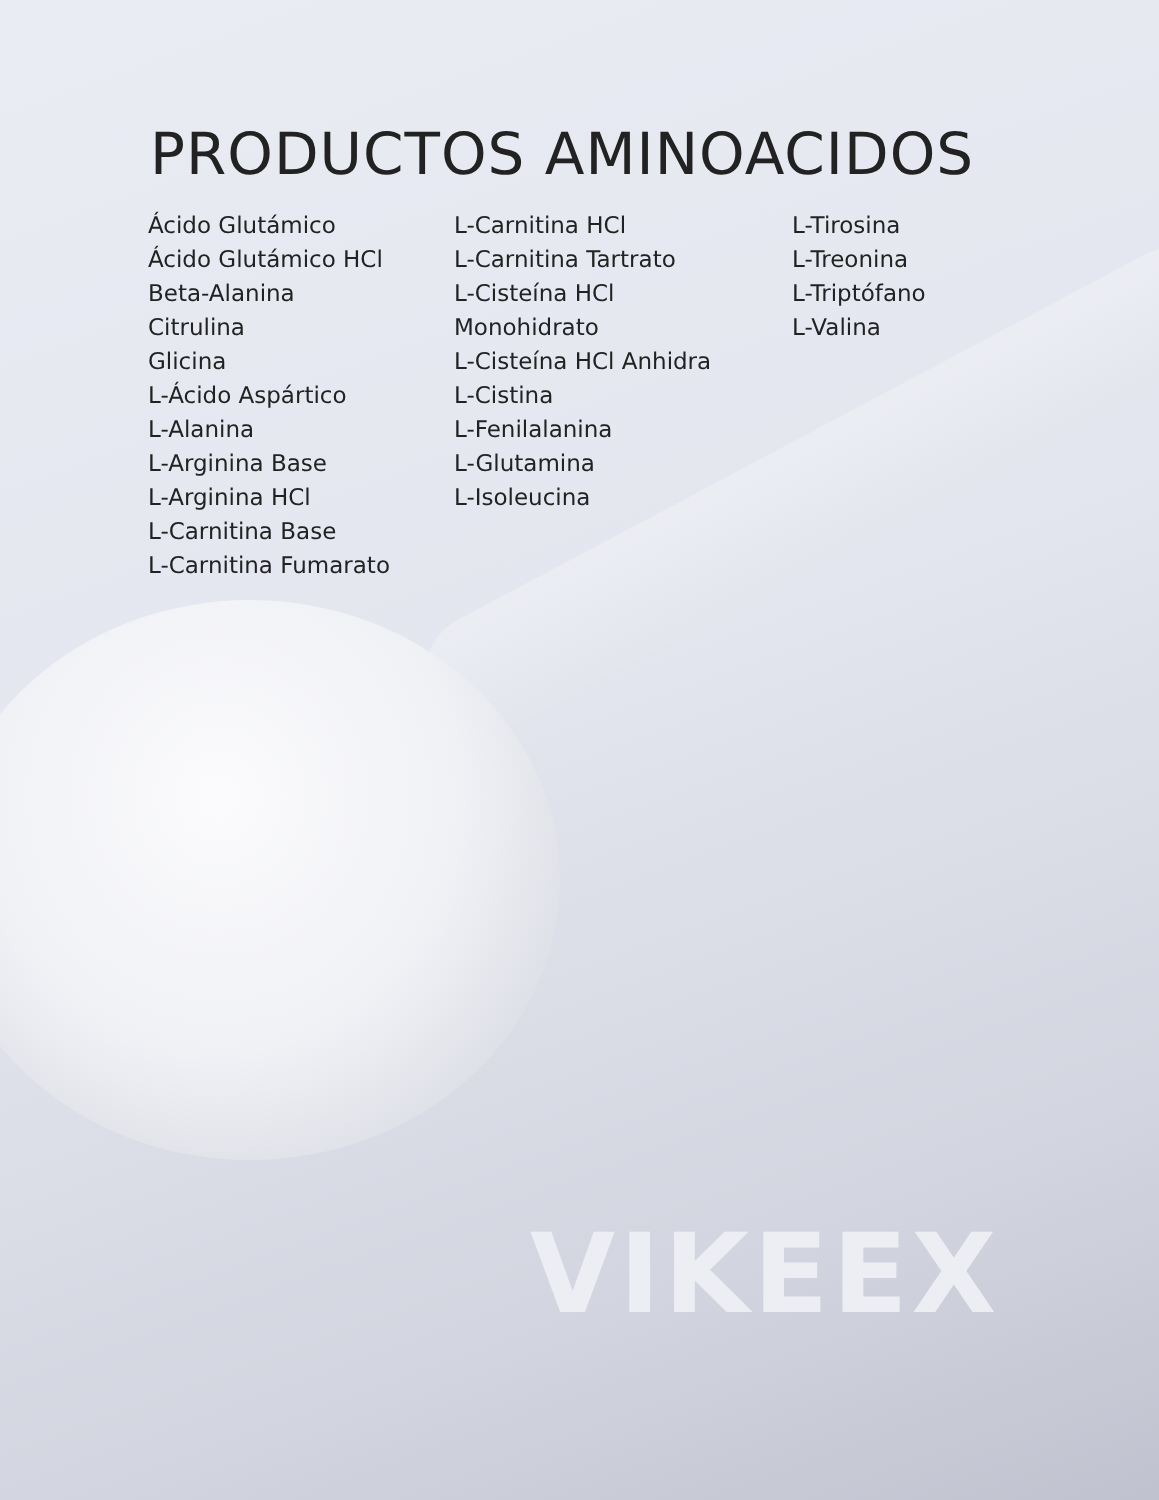PRODUCTOS AMINOACIDOS
Ácido Glutámico
Ácido Glutámico HCl
Beta-Alanina
Citrulina
Glicina
L-Ácido Aspártico
L-Alanina
L-Arginina Base
L-Arginina HCl
L-Carnitina Base
L-Carnitina Fumarato
L-Carnitina HCl
L-Carnitina Tartrato
L-Cisteína HCl
Monohidrato
L-Cisteína HCl Anhidra
L-Cistina
L-Fenilalanina
L-Glutamina
L-Isoleucina
L-Tirosina
L-Treonina
L-Triptófano
L-Valina
VIKEEX